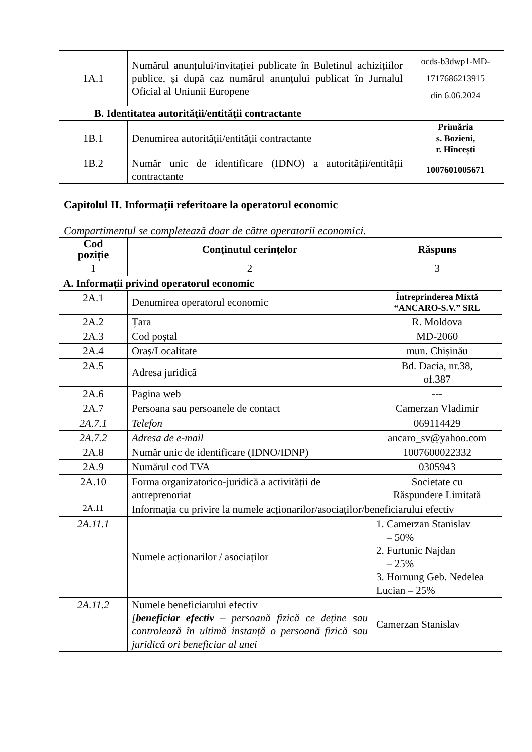| 1A.1 | Numărul anunțului/invitației publicate în Buletinul achizițiilor publice, și după caz numărul anunțului publicat în Jurnalul Oficial al Uniunii Europene | ocds-b3dwp1-MD- 1717686213915 din 6.06.2024 |
| B. Identitatea autorității/entității contractante | | |
| 1B.1 | Denumirea autorității/entității contractante | Primăria s. Bozieni, r. Hîncești |
| 1B.2 | Număr unic de identificare (IDNO) a autorității/entității contractante | 1007601005671 |
Capitolul II. Informații referitoare la operatorul economic
Compartimentul se completează doar de către operatorii economici.
| Cod poziție | Conținutul cerințelor | Răspuns |
| --- | --- | --- |
| 1 | 2 | 3 |
| A. Informații privind operatorul economic | | |
| 2A.1 | Denumirea operatorul economic | Întreprinderea Mixtă “ANCARO-S.V.” SRL |
| 2A.2 | Țara | R. Moldova |
| 2A.3 | Cod poștal | MD-2060 |
| 2A.4 | Oraș/Localitate | mun. Chișinău |
| 2A.5 | Adresa juridică | Bd. Dacia, nr.38, of.387 |
| 2A.6 | Pagina web | --- |
| 2A.7 | Persoana sau persoanele de contact | Camerzan Vladimir |
| 2A.7.1 | Telefon | 069114429 |
| 2A.7.2 | Adresa de e-mail | ancaro_sv@yahoo.com |
| 2A.8 | Număr unic de identificare (IDNO/IDNP) | 1007600022332 |
| 2A.9 | Numărul cod TVA | 0305943 |
| 2A.10 | Forma organizatorico-juridică a activității de antreprenoriat | Societate cu Răspundere Limitată |
| 2A.11 | Informația cu privire la numele acționarilor/asociaților/beneficiarului efectiv | |
| 2A.11.1 | Numele acționarilor / asociaților | 1. Camerzan Stanislav – 50% 2. Furtunic Najdan – 25% 3. Hornung Geb. Nedelea Lucian – 25% |
| 2A.11.2 | Numele beneficiarului efectiv [ beneficiar efectiv – persoană fizică ce deține sau controlează în ultimă instanță o persoană fizică sau juridică ori beneficiar al unei | Camerzan Stanislav |